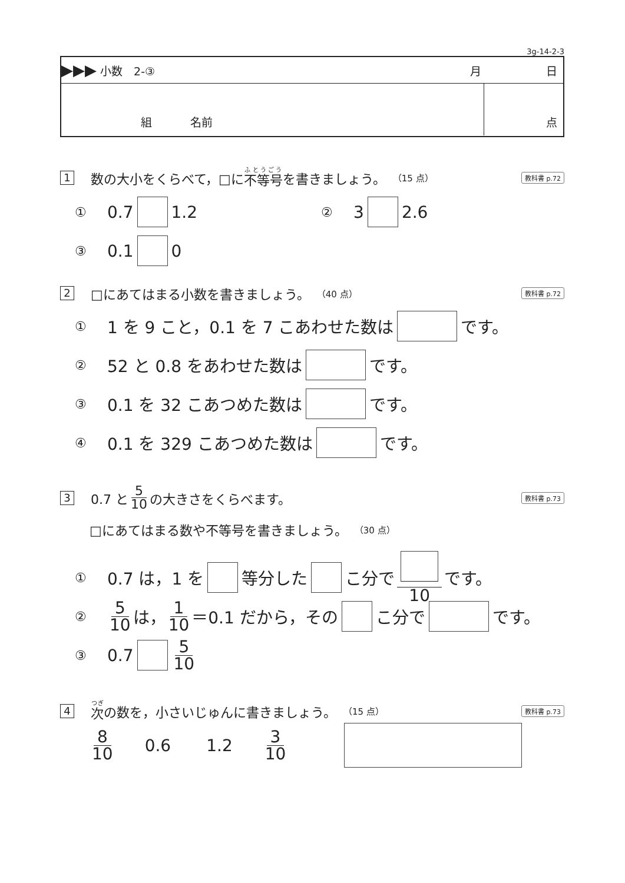3g-14-2-3
▶▶▶ 小数　2-③ 月 日
組 名前 点
1 数の大小をくらべて，□に 不等号 を書きましょう。 （15 点） 教科書 p.72
① 0.7 1.2 ② 3 2.6
③ 0.1 0
2 □にあてはまる小数を書きましょう。 （40 点） 教科書 p.72
① 1 を 9 こと，0.1 を 7 こあわせた数は です。
② 52 と 0.8 をあわせた数は です。
③ 0.1 を 32 こあつめた数は です。
④ 0.1 を 329 こあつめた数は です。
3 0.7 と 5 10 の大きさをくらべます。 教科書 p.73
□にあてはまる数や不等号を書きましょう。 （30 点）
① 0.7 は，1 を 等分した こ分で 10 です。
② 5 10 は， 1 10 ＝0.1 だから，その こ分で です。
③ 0.7 5 10
4 次 の数を，小さいじゅんに書きましょう。 （15 点） 教科書 p.73
8 10 0.6 1.2 3 10